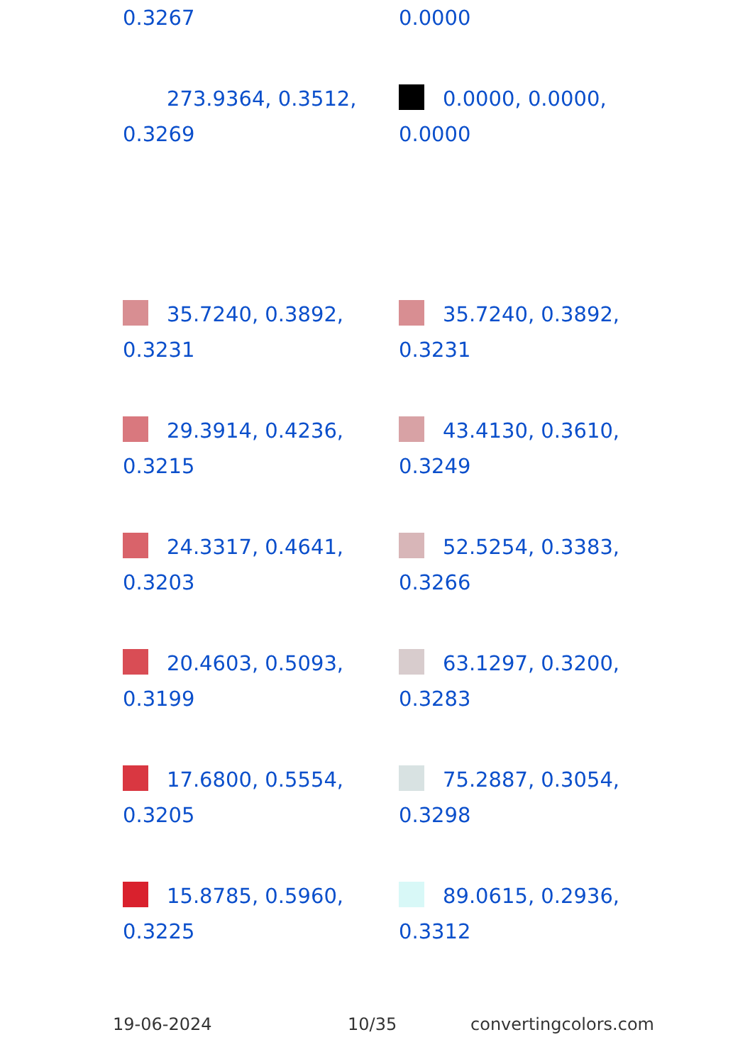0.3267 0.0000
273.9364, 0.3512, 0.3269
0.0000, 0.0000, 0.0000
35.7240, 0.3892, 0.3231
35.7240, 0.3892, 0.3231
29.3914, 0.4236, 0.3215
43.4130, 0.3610, 0.3249
24.3317, 0.4641, 0.3203
52.5254, 0.3383, 0.3266
20.4603, 0.5093, 0.3199
63.1297, 0.3200, 0.3283
17.6800, 0.5554, 0.3205
75.2887, 0.3054, 0.3298
15.8785, 0.5960, 0.3225
89.0615, 0.2936, 0.3312
19-06-2024 10/35 convertingcolors.com